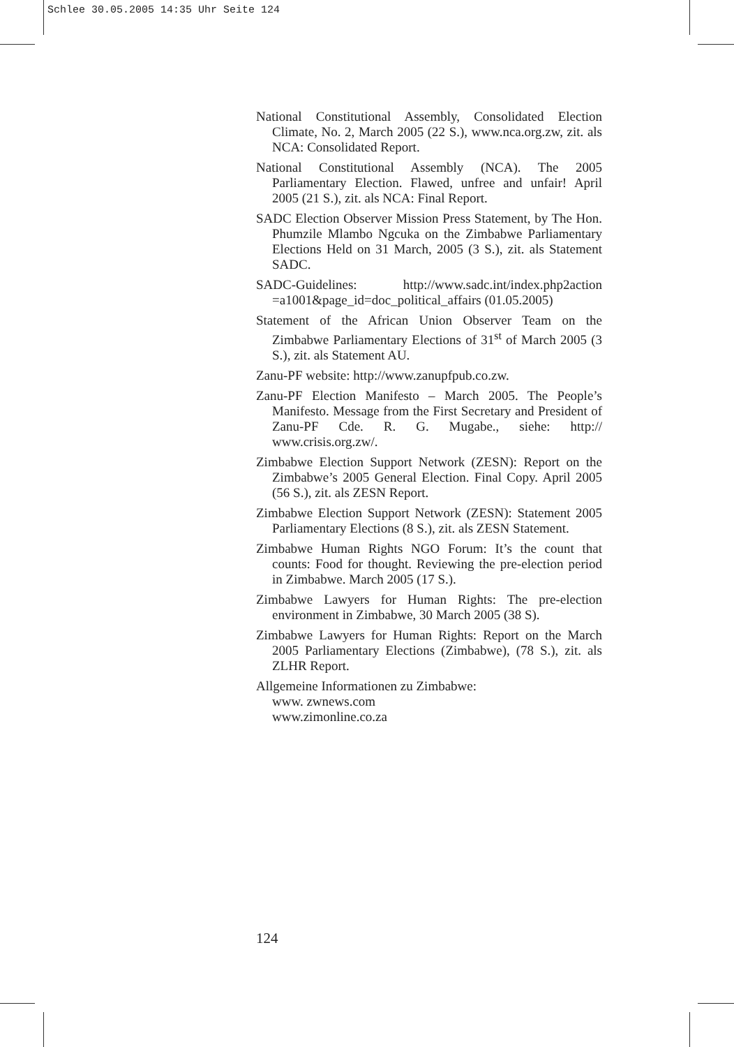Schlee 30.05.2005 14:35 Uhr Seite 124
National Constitutional Assembly, Consolidated Election Climate, No. 2, March 2005 (22 S.), www.nca.org.zw, zit. als NCA: Consolidated Report.
National Constitutional Assembly (NCA). The 2005 Parliamentary Election. Flawed, unfree and unfair! April 2005 (21 S.), zit. als NCA: Final Report.
SADC Election Observer Mission Press Statement, by The Hon. Phumzile Mlambo Ngcuka on the Zimbabwe Parliamentary Elections Held on 31 March, 2005 (3 S.), zit. als Statement SADC.
SADC-Guidelines: http://www.sadc.int/index.php2action =a1001&page_id=doc_political_affairs (01.05.2005)
Statement of the African Union Observer Team on the Zimbabwe Parliamentary Elections of 31<sup>st</sup> of March 2005 (3 S.), zit. als Statement AU.
Zanu-PF website: http://www.zanupfpub.co.zw.
Zanu-PF Election Manifesto – March 2005. The People’s Manifesto. Message from the First Secretary and President of Zanu-PF Cde. R. G. Mugabe., siehe: http:// www.crisis.org.zw/.
Zimbabwe Election Support Network (ZESN): Report on the Zimbabwe’s 2005 General Election. Final Copy. April 2005 (56 S.), zit. als ZESN Report.
Zimbabwe Election Support Network (ZESN): Statement 2005 Parliamentary Elections (8 S.), zit. als ZESN Statement.
Zimbabwe Human Rights NGO Forum: It’s the count that counts: Food for thought. Reviewing the pre-election period in Zimbabwe. March 2005 (17 S.).
Zimbabwe Lawyers for Human Rights: The pre-election environment in Zimbabwe, 30 March 2005 (38 S).
Zimbabwe Lawyers for Human Rights: Report on the March 2005 Parliamentary Elections (Zimbabwe), (78 S.), zit. als ZLHR Report.
Allgemeine Informationen zu Zimbabwe:
www. zwnews.com
www.zimonline.co.za
124